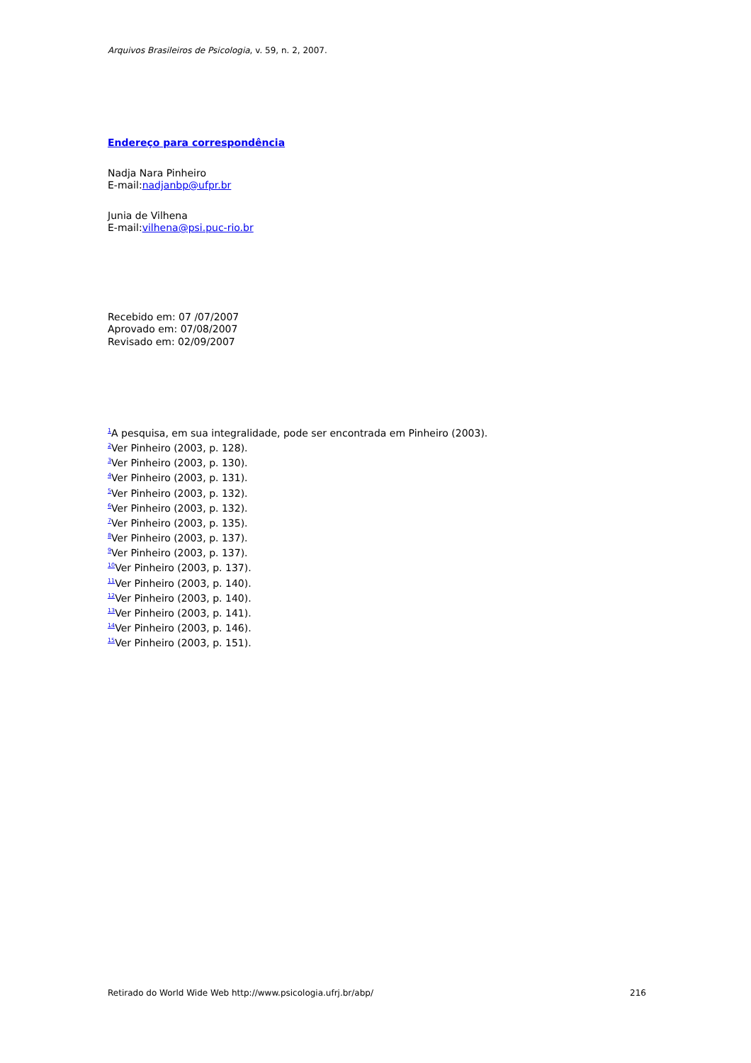Arquivos Brasileiros de Psicologia, v. 59, n. 2, 2007.
Endereço para correspondência
Nadja Nara Pinheiro
E-mail:nadjanbp@ufpr.br
Junia de Vilhena
E-mail:vilhena@psi.puc-rio.br
Recebido em: 07 /07/2007
Aprovado em: 07/08/2007
Revisado em: 02/09/2007
<sup>1</sup> A pesquisa, em sua integralidade, pode ser encontrada em Pinheiro (2003).
<sup>2</sup> Ver Pinheiro (2003, p. 128).
<sup>3</sup> Ver Pinheiro (2003, p. 130).
<sup>4</sup> Ver Pinheiro (2003, p. 131).
<sup>5</sup> Ver Pinheiro (2003, p. 132).
<sup>6</sup> Ver Pinheiro (2003, p. 132).
<sup>7</sup> Ver Pinheiro (2003, p. 135).
<sup>8</sup> Ver Pinheiro (2003, p. 137).
<sup>9</sup> Ver Pinheiro (2003, p. 137).
<sup>10</sup> Ver Pinheiro (2003, p. 137).
<sup>11</sup> Ver Pinheiro (2003, p. 140).
<sup>12</sup> Ver Pinheiro (2003, p. 140).
<sup>13</sup> Ver Pinheiro (2003, p. 141).
<sup>14</sup> Ver Pinheiro (2003, p. 146).
<sup>15</sup> Ver Pinheiro (2003, p. 151).
Retirado do World Wide Web http://www.psicologia.ufrj.br/abp/
216